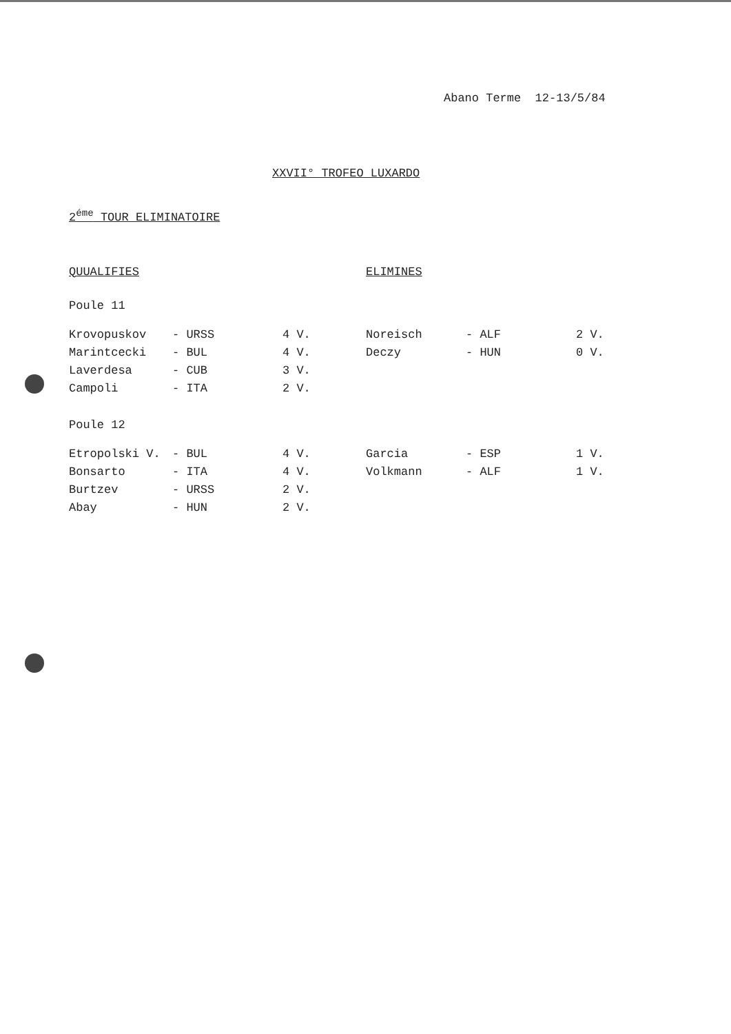Abano Terme 12-13/5/84
XXVII° TROFEO LUXARDO
2<sup>éme</sup> TOUR ELIMINATOIRE
QUUALIFIES ELIMINES
Poule 11
| Krovopuskov | - URSS | 4 V. | Noreisch | - ALF | 2 V. |
| Marintcecki | - BUL | 4 V. | Deczy | - HUN | 0 V. |
| Laverdesa | - CUB | 3 V. | | | |
| Campoli | - ITA | 2 V. | | | |
Poule 12
| Etropolski V. | - BUL | 4 V. | Garcia | - ESP | 1 V. |
| Bonsarto | - ITA | 4 V. | Volkmann | - ALF | 1 V. |
| Burtzev | - URSS | 2 V. | | | |
| Abay | - HUN | 2 V. | | | |